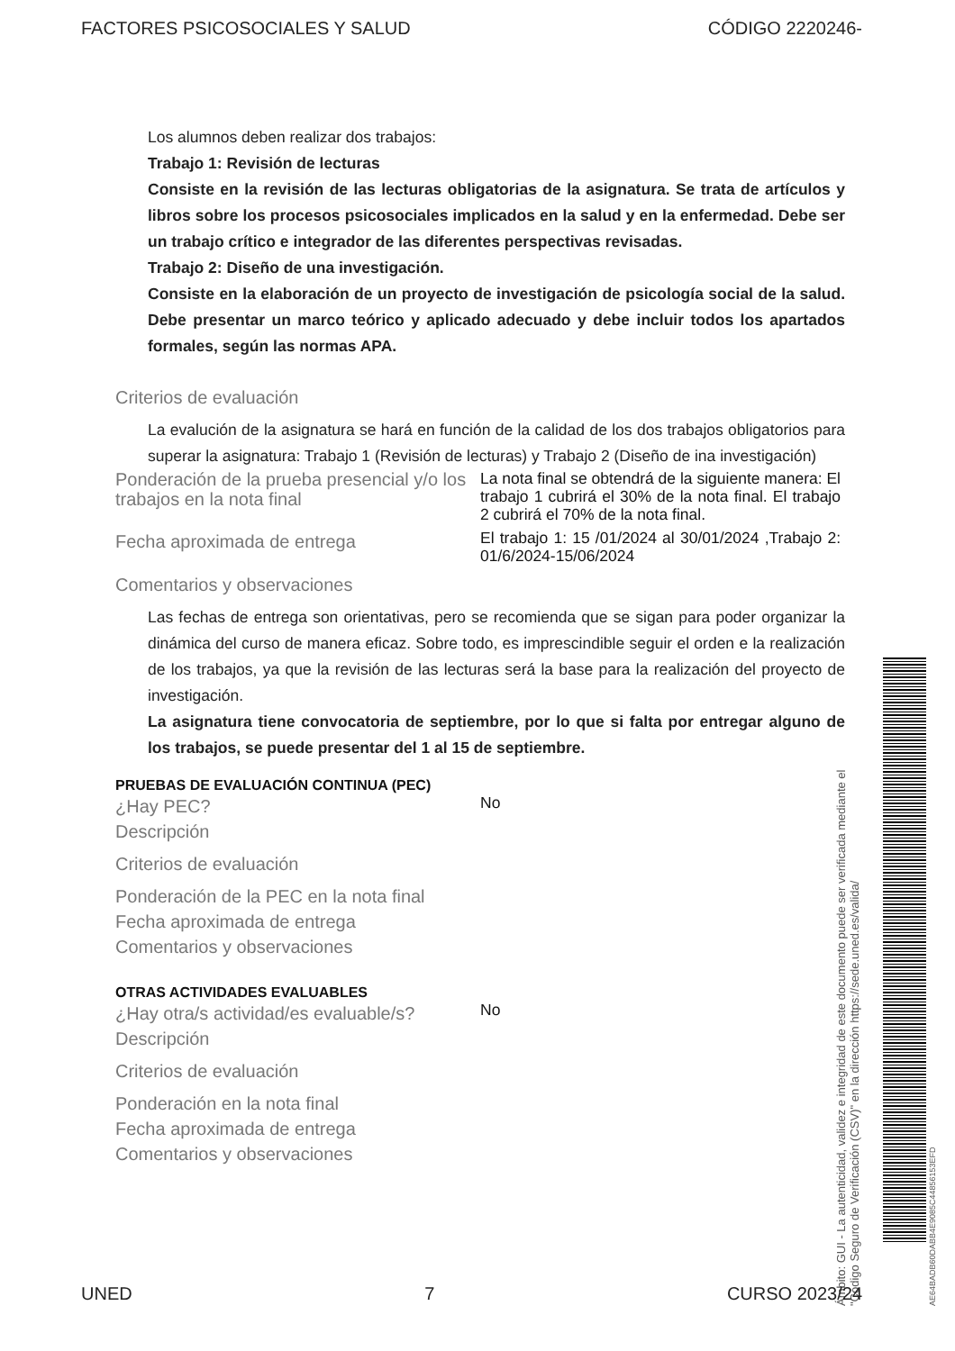FACTORES PSICOSOCIALES Y SALUD CÓDIGO 2220246-
Los alumnos deben realizar dos trabajos:
Trabajo 1: Revisión de lecturas
Consiste en la revisión de las lecturas obligatorias de la asignatura. Se trata de artículos y libros sobre los procesos psicosociales implicados en la salud y en la enfermedad. Debe ser un trabajo crítico e integrador de las diferentes perspectivas revisadas.
Trabajo 2: Diseño de una investigación.
Consiste en la elaboración de un proyecto de investigación de psicología social de la salud. Debe presentar un marco teórico y aplicado adecuado y debe incluir todos los apartados formales, según las normas APA.
Criterios de evaluación
La evalución de la asignatura se hará en función de la calidad de los dos trabajos obligatorios para superar la asignatura: Trabajo 1 (Revisión de lecturas) y Trabajo 2 (Diseño de ina investigación)
Ponderación de la prueba presencial y/o los trabajos en la nota final
La nota final se obtendrá de la siguiente manera: El trabajo 1 cubrirá el 30% de la nota final. El trabajo 2 cubrirá el 70% de la nota final.
Fecha aproximada de entrega
El trabajo 1: 15 /01/2024 al 30/01/2024 ,Trabajo 2: 01/6/2024-15/06/2024
Comentarios y observaciones
Las fechas de entrega son orientativas, pero se recomienda que se sigan para poder organizar la dinámica del curso de manera eficaz. Sobre todo, es imprescindible seguir el orden e la realización de los trabajos, ya que la revisión de las lecturas será la base para la realización del proyecto de investigación.
La asignatura tiene convocatoria de septiembre, por lo que si falta por entregar alguno de los trabajos, se puede presentar del 1 al 15 de septiembre.
PRUEBAS DE EVALUACIÓN CONTINUA (PEC)
¿Hay PEC?
No
Descripción
Criterios de evaluación
Ponderación de la PEC en la nota final
Fecha aproximada de entrega
Comentarios y observaciones
OTRAS ACTIVIDADES EVALUABLES
¿Hay otra/s actividad/es evaluable/s?
No
Descripción
Criterios de evaluación
Ponderación en la nota final
Fecha aproximada de entrega
Comentarios y observaciones
Ámbito: GUI - La autenticidad, validez e integridad de este documento puede ser verificada mediante el
"Código Seguro de Verificación (CSV)" en la dirección https://sede.uned.es/valida/
AE64BADB60DABB4E9085C44856153EFD
UNED 7 CURSO 2023/24